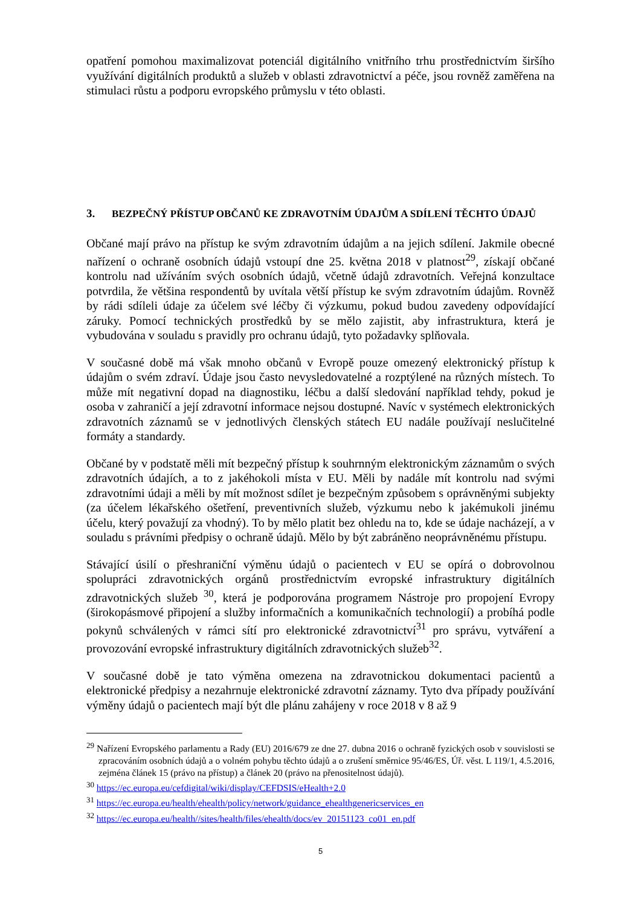opatření pomohou maximalizovat potenciál digitálního vnitřního trhu prostřednictvím širšího využívání digitálních produktů a služeb v oblasti zdravotnictví a péče, jsou rovněž zaměřena na stimulaci růstu a podporu evropského průmyslu v této oblasti.
3. BEZPEČNÝ PŘÍSTUP OBČANŮ KE ZDRAVOTNÍM ÚDAJŮM A SDÍLENÍ TĚCHTO ÚDAJŮ
Občané mají právo na přístup ke svým zdravotním údajům a na jejich sdílení. Jakmile obecné nařízení o ochraně osobních údajů vstoupí dne 25. května 2018 v platnost<sup>29</sup>, získají občané kontrolu nad užíváním svých osobních údajů, včetně údajů zdravotních. Veřejná konzultace potvrdila, že většina respondentů by uvítala větší přístup ke svým zdravotním údajům. Rovněž by rádi sdíleli údaje za účelem své léčby či výzkumu, pokud budou zavedeny odpovídající záruky. Pomocí technických prostředků by se mělo zajistit, aby infrastruktura, která je vybudována v souladu s pravidly pro ochranu údajů, tyto požadavky splňovala.
V současné době má však mnoho občanů v Evropě pouze omezený elektronický přístup k údajům o svém zdraví. Údaje jsou často nevysledovatelné a rozptýlené na různých místech. To může mít negativní dopad na diagnostiku, léčbu a další sledování například tehdy, pokud je osoba v zahraničí a její zdravotní informace nejsou dostupné. Navíc v systémech elektronických zdravotních záznamů se v jednotlivých členských státech EU nadále používají neslučitelné formáty a standardy.
Občané by v podstatě měli mít bezpečný přístup k souhrnným elektronickým záznamům o svých zdravotních údajích, a to z jakéhokoli místa v EU. Měli by nadále mít kontrolu nad svými zdravotními údaji a měli by mít možnost sdílet je bezpečným způsobem s oprávněnými subjekty (za účelem lékařského ošetření, preventivních služeb, výzkumu nebo k jakémukoli jinému účelu, který považují za vhodný). To by mělo platit bez ohledu na to, kde se údaje nacházejí, a v souladu s právními předpisy o ochraně údajů. Mělo by být zabráněno neoprávněnému přístupu.
Stávající úsilí o přeshraniční výměnu údajů o pacientech v EU se opírá o dobrovolnou spolupráci zdravotnických orgánů prostřednictvím evropské infrastruktury digitálních zdravotnických služeb <sup>30</sup>, která je podporována programem Nástroje pro propojení Evropy (širokopásmové připojení a služby informačních a komunikačních technologií) a probíhá podle pokynů schválených v rámci sítí pro elektronické zdravotnictví<sup>31</sup> pro správu, vytváření a provozování evropské infrastruktury digitálních zdravotnických služeb<sup>32</sup>.
V současné době je tato výměna omezena na zdravotnickou dokumentaci pacientů a elektronické předpisy a nezahrnuje elektronické zdravotní záznamy. Tyto dva případy používání výměny údajů o pacientech mají být dle plánu zahájeny v roce 2018 v 8 až 9
<sup>29</sup> Nařízení Evropského parlamentu a Rady (EU) 2016/679 ze dne 27. dubna 2016 o ochraně fyzických osob v souvislosti se zpracováním osobních údajů a o volném pohybu těchto údajů a o zrušení směrnice 95/46/ES, Úř. věst. L 119/1, 4.5.2016, zejména článek 15 (právo na přístup) a článek 20 (právo na přenositelnost údajů).
<sup>30</sup> https://ec.europa.eu/cefdigital/wiki/display/CEFDSIS/eHealth+2.0
<sup>31</sup> https://ec.europa.eu/health/ehealth/policy/network/guidance_ehealthgenericservices_en
<sup>32</sup> https://ec.europa.eu/health//sites/health/files/ehealth/docs/ev_20151123_co01_en.pdf
5